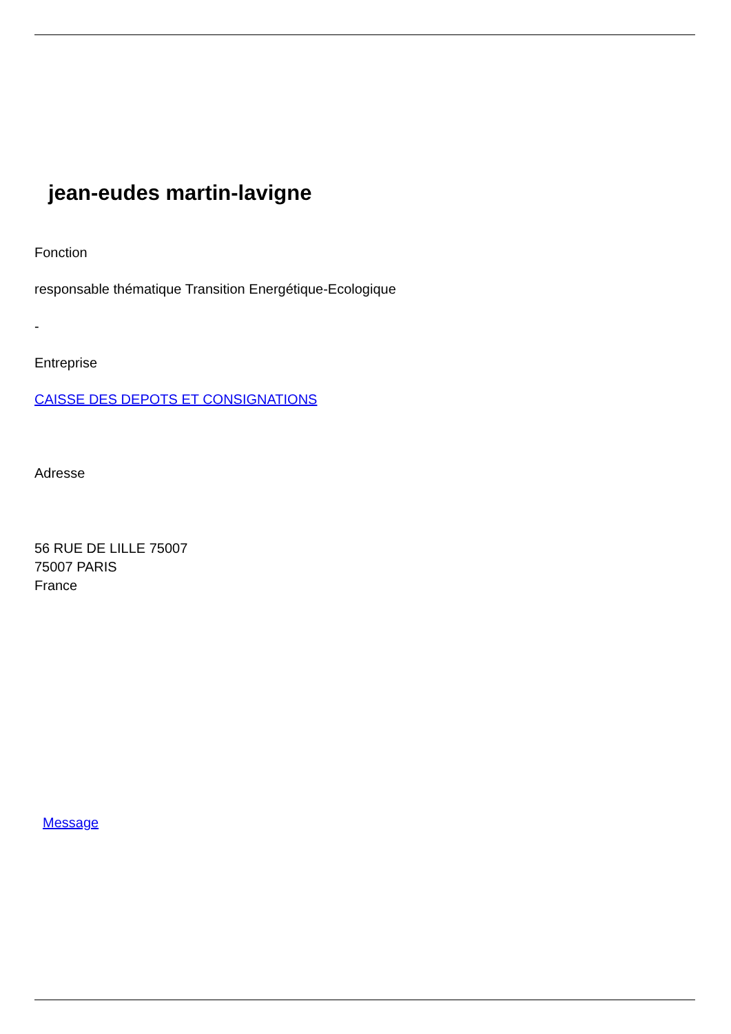jean-eudes martin-lavigne
Fonction
responsable thématique Transition Energétique-Ecologique
-
Entreprise
CAISSE DES DEPOTS ET CONSIGNATIONS
Adresse
56 RUE DE LILLE 75007
75007 PARIS
France
Message